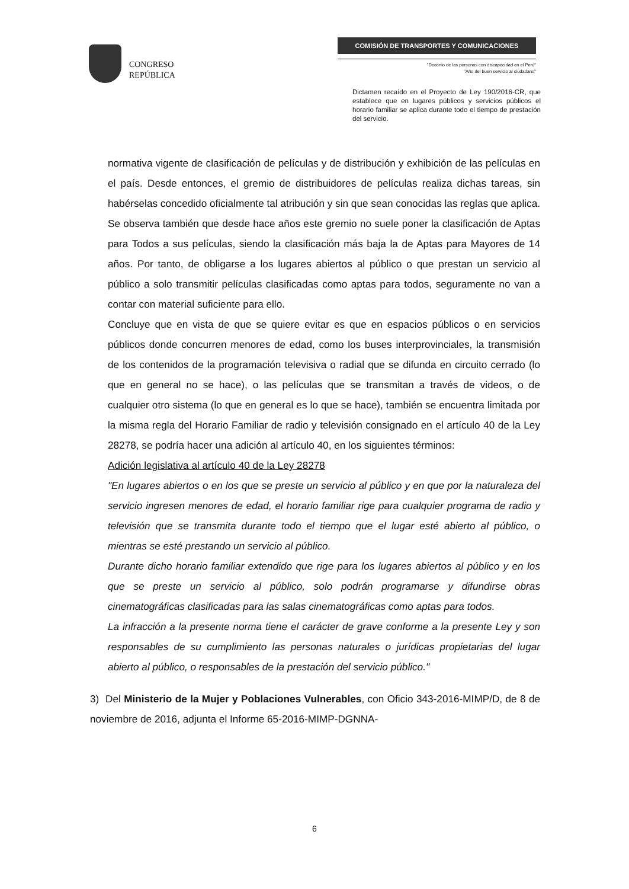CONGRESO
REPÚBLICA
COMISIÓN DE TRANSPORTES Y COMUNICACIONES
"Decenio de las personas con discapacidad en el Perú"
"Año del buen servicio al ciudadano"
Dictamen recaído en el Proyecto de Ley 190/2016-CR, que establece que en lugares públicos y servicios públicos el horario familiar se aplica durante todo el tiempo de prestación del servicio.
normativa vigente de clasificación de películas y de distribución y exhibición de las películas en el país. Desde entonces, el gremio de distribuidores de películas realiza dichas tareas, sin habérselas concedido oficialmente tal atribución y sin que sean conocidas las reglas que aplica. Se observa también que desde hace años este gremio no suele poner la clasificación de Aptas para Todos a sus películas, siendo la clasificación más baja la de Aptas para Mayores de 14 años. Por tanto, de obligarse a los lugares abiertos al público o que prestan un servicio al público a solo transmitir películas clasificadas como aptas para todos, seguramente no van a contar con material suficiente para ello.
Concluye que en vista de que se quiere evitar es que en espacios públicos o en servicios públicos donde concurren menores de edad, como los buses interprovinciales, la transmisión de los contenidos de la programación televisiva o radial que se difunda en circuito cerrado (lo que en general no se hace), o las películas que se transmitan a través de videos, o de cualquier otro sistema (lo que en general es lo que se hace), también se encuentra limitada por la misma regla del Horario Familiar de radio y televisión consignado en el artículo 40 de la Ley 28278, se podría hacer una adición al artículo 40, en los siguientes términos:
Adición legislativa al artículo 40 de la Ley 28278
"En lugares abiertos o en los que se preste un servicio al público y en que por la naturaleza del servicio ingresen menores de edad, el horario familiar rige para cualquier programa de radio y televisión que se transmita durante todo el tiempo que el lugar esté abierto al público, o mientras se esté prestando un servicio al público.
Durante dicho horario familiar extendido que rige para los lugares abiertos al público y en los que se preste un servicio al público, solo podrán programarse y difundirse obras cinematográficas clasificadas para las salas cinematográficas como aptas para todos.
La infracción a la presente norma tiene el carácter de grave conforme a la presente Ley y son responsables de su cumplimiento las personas naturales o jurídicas propietarias del lugar abierto al público, o responsables de la prestación del servicio público."
3) Del Ministerio de la Mujer y Poblaciones Vulnerables, con Oficio 343-2016-MIMP/D, de 8 de noviembre de 2016, adjunta el Informe 65-2016-MIMP-DGNNA-
6